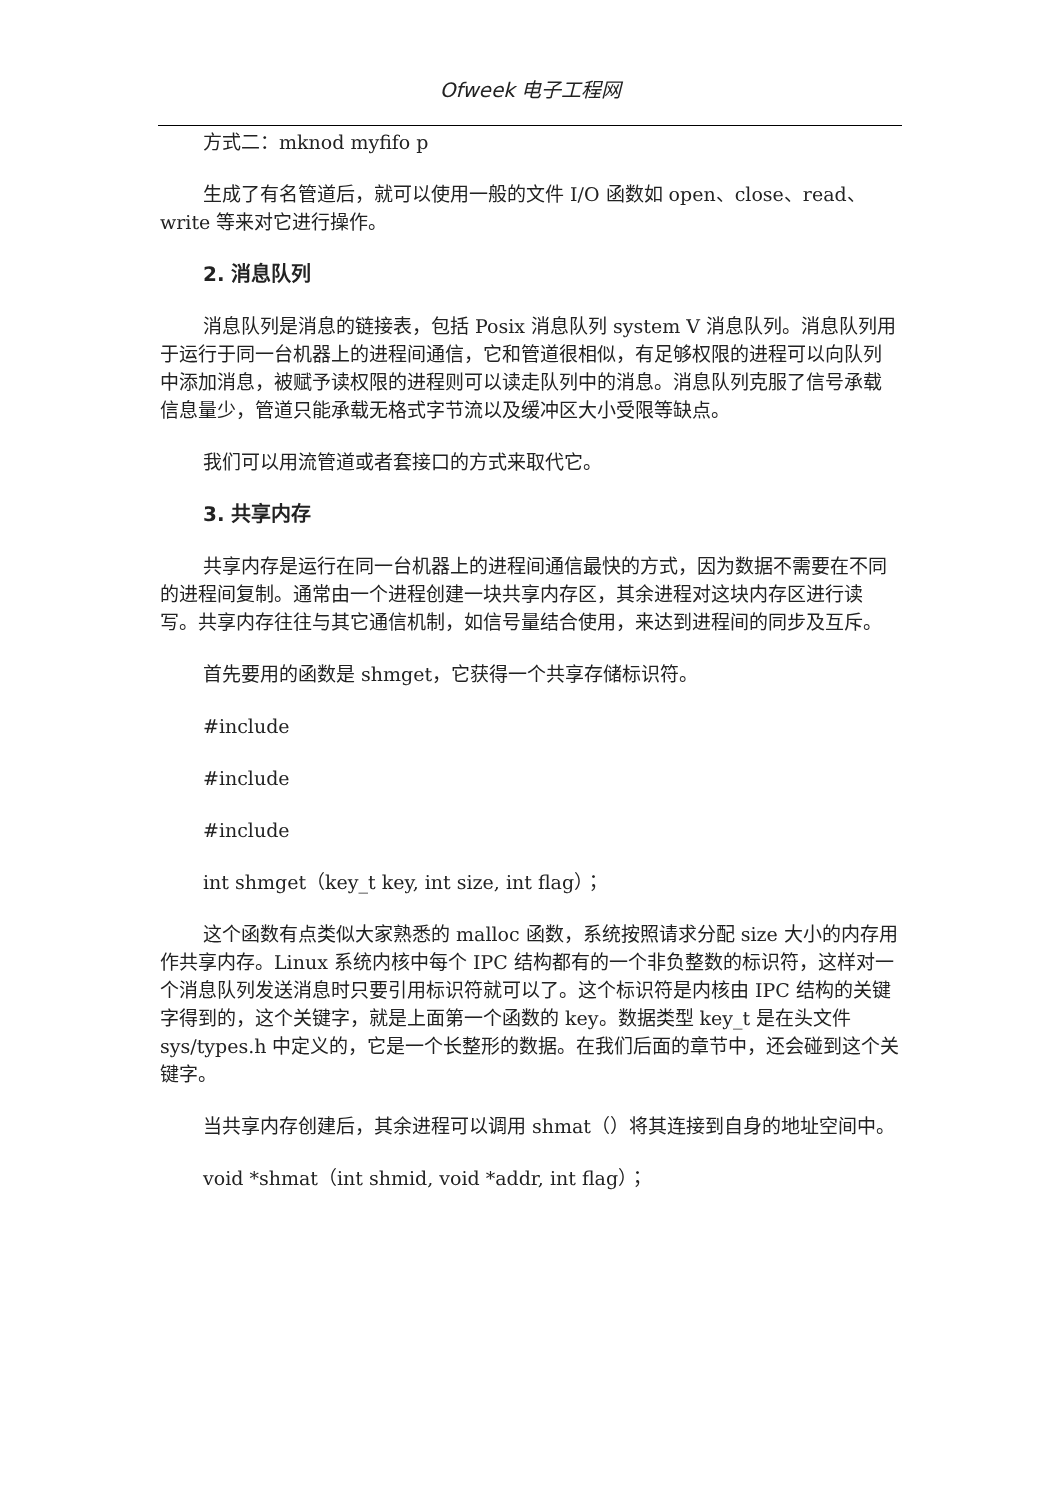Ofweek 电子工程网
方式二：mknod myfifo p
生成了有名管道后，就可以使用一般的文件 I/O 函数如 open、close、read、write 等来对它进行操作。
2. 消息队列
消息队列是消息的链接表，包括 Posix 消息队列 system V 消息队列。消息队列用于运行于同一台机器上的进程间通信，它和管道很相似，有足够权限的进程可以向队列中添加消息，被赋予读权限的进程则可以读走队列中的消息。消息队列克服了信号承载信息量少，管道只能承载无格式字节流以及缓冲区大小受限等缺点。
我们可以用流管道或者套接口的方式来取代它。
3. 共享内存
共享内存是运行在同一台机器上的进程间通信最快的方式，因为数据不需要在不同的进程间复制。通常由一个进程创建一块共享内存区，其余进程对这块内存区进行读写。共享内存往往与其它通信机制，如信号量结合使用，来达到进程间的同步及互斥。
首先要用的函数是 shmget，它获得一个共享存储标识符。
#include
#include
#include
int shmget（key_t key, int size, int flag）；
这个函数有点类似大家熟悉的 malloc 函数，系统按照请求分配 size 大小的内存用作共享内存。Linux 系统内核中每个 IPC 结构都有的一个非负整数的标识符，这样对一个消息队列发送消息时只要引用标识符就可以了。这个标识符是内核由 IPC 结构的关键字得到的，这个关键字，就是上面第一个函数的 key。数据类型 key_t 是在头文件 sys/types.h 中定义的，它是一个长整形的数据。在我们后面的章节中，还会碰到这个关键字。
当共享内存创建后，其余进程可以调用 shmat（）将其连接到自身的地址空间中。
void *shmat（int shmid, void *addr, int flag）；